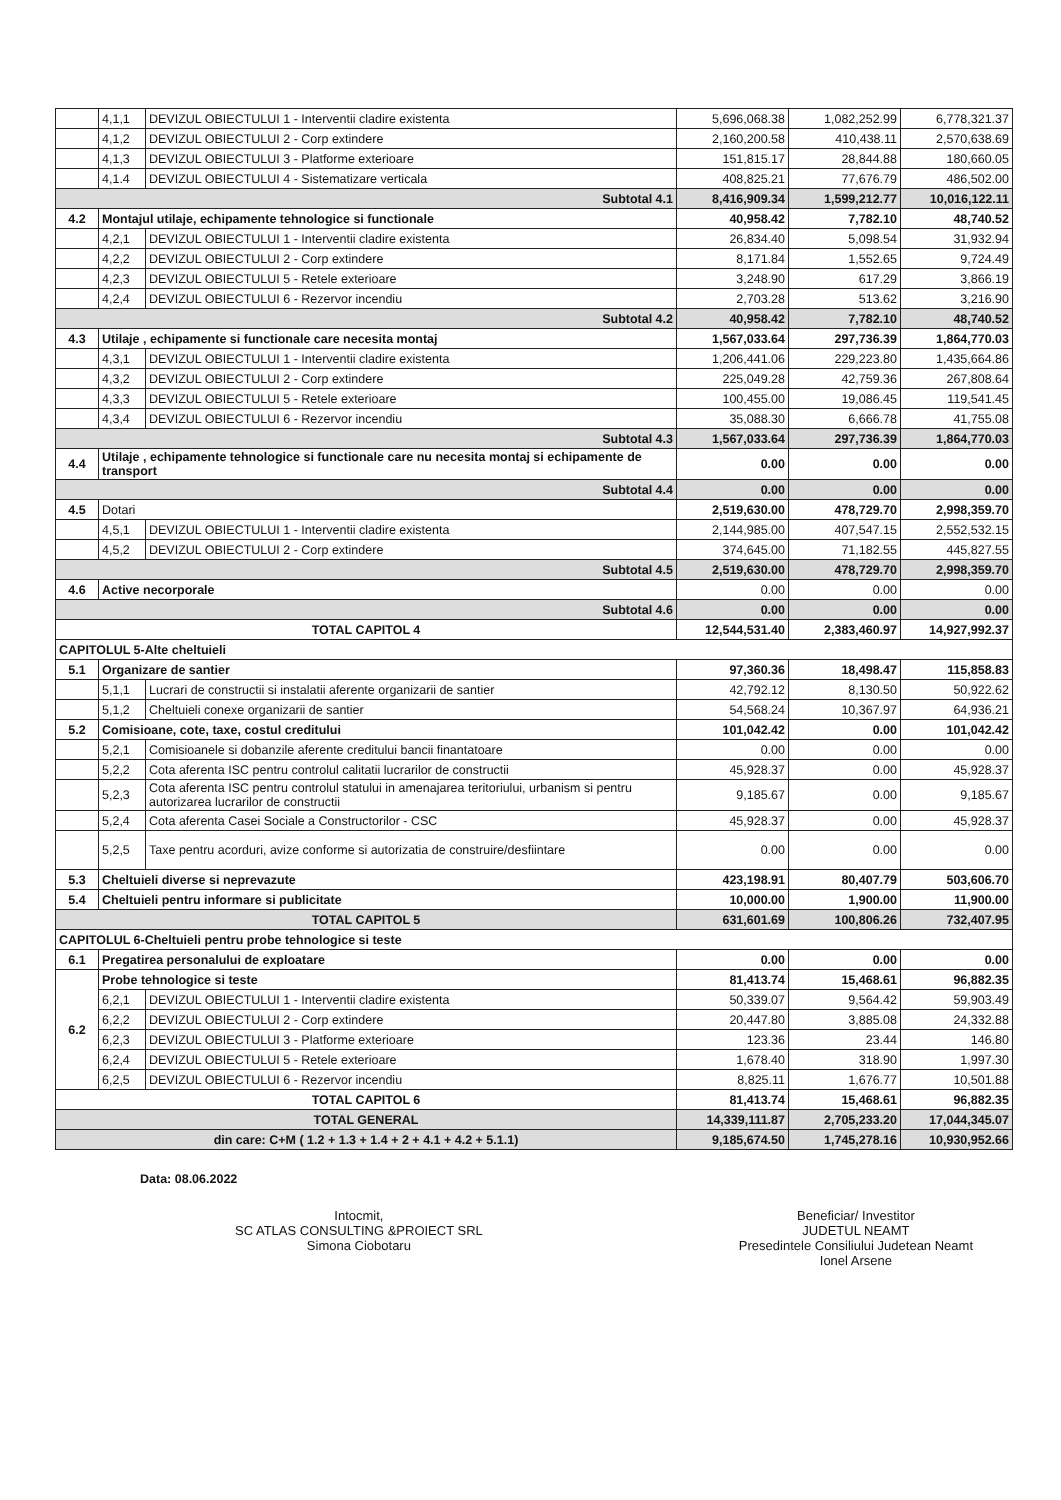| | 4,1,1 | DEVIZUL OBIECTULUI 1 - Interventii cladire existenta | 5,696,068.38 | 1,082,252.99 | 6,778,321.37 |
| | 4,1,2 | DEVIZUL OBIECTULUI 2 - Corp extindere | 2,160,200.58 | 410,438.11 | 2,570,638.69 |
| | 4,1,3 | DEVIZUL OBIECTULUI 3 - Platforme exterioare | 151,815.17 | 28,844.88 | 180,660.05 |
| | 4,1.4 | DEVIZUL OBIECTULUI 4 - Sistematizare verticala | 408,825.21 | 77,676.79 | 486,502.00 |
| Subtotal 4.1 | | | 8,416,909.34 | 1,599,212.77 | 10,016,122.11 |
| 4.2 | Montajul utilaje, echipamente tehnologice si functionale | | 40,958.42 | 7,782.10 | 48,740.52 |
| | 4,2,1 | DEVIZUL OBIECTULUI 1 - Interventii cladire existenta | 26,834.40 | 5,098.54 | 31,932.94 |
| | 4,2,2 | DEVIZUL OBIECTULUI 2 - Corp extindere | 8,171.84 | 1,552.65 | 9,724.49 |
| | 4,2,3 | DEVIZUL OBIECTULUI 5 - Retele exterioare | 3,248.90 | 617.29 | 3,866.19 |
| | 4,2,4 | DEVIZUL OBIECTULUI 6 - Rezervor incendiu | 2,703.28 | 513.62 | 3,216.90 |
| Subtotal 4.2 | | | 40,958.42 | 7,782.10 | 48,740.52 |
| 4.3 | Utilaje , echipamente si functionale care necesita montaj | | 1,567,033.64 | 297,736.39 | 1,864,770.03 |
| | 4,3,1 | DEVIZUL OBIECTULUI 1 - Interventii cladire existenta | 1,206,441.06 | 229,223.80 | 1,435,664.86 |
| | 4,3,2 | DEVIZUL OBIECTULUI 2 - Corp extindere | 225,049.28 | 42,759.36 | 267,808.64 |
| | 4,3,3 | DEVIZUL OBIECTULUI 5 - Retele exterioare | 100,455.00 | 19,086.45 | 119,541.45 |
| | 4,3,4 | DEVIZUL OBIECTULUI 6 - Rezervor incendiu | 35,088.30 | 6,666.78 | 41,755.08 |
| Subtotal 4.3 | | | 1,567,033.64 | 297,736.39 | 1,864,770.03 |
| 4.4 | Utilaje , echipamente tehnologice si functionale care nu necesita montaj si echipamente de transport | | 0.00 | 0.00 | 0.00 |
| Subtotal 4.4 | | | 0.00 | 0.00 | 0.00 |
| 4.5 | Dotari | | 2,519,630.00 | 478,729.70 | 2,998,359.70 |
| | 4,5,1 | DEVIZUL OBIECTULUI 1 - Interventii cladire existenta | 2,144,985.00 | 407,547.15 | 2,552,532.15 |
| | 4,5,2 | DEVIZUL OBIECTULUI 2 - Corp extindere | 374,645.00 | 71,182.55 | 445,827.55 |
| Subtotal 4.5 | | | 2,519,630.00 | 478,729.70 | 2,998,359.70 |
| 4.6 | Active necorporale | | 0.00 | 0.00 | 0.00 |
| Subtotal 4.6 | | | 0.00 | 0.00 | 0.00 |
| TOTAL CAPITOL 4 | | | 12,544,531.40 | 2,383,460.97 | 14,927,992.37 |
| CAPITOLUL 5-Alte cheltuieli | | | | | |
| 5.1 | Organizare de santier | | 97,360.36 | 18,498.47 | 115,858.83 |
| | 5,1,1 | Lucrari de constructii si instalatii aferente organizarii de santier | 42,792.12 | 8,130.50 | 50,922.62 |
| | 5,1,2 | Cheltuieli conexe organizarii de santier | 54,568.24 | 10,367.97 | 64,936.21 |
| 5.2 | Comisioane, cote, taxe, costul creditului | | 101,042.42 | 0.00 | 101,042.42 |
| | 5,2,1 | Comisioanele si dobanzile aferente creditului bancii finantatoare | 0.00 | 0.00 | 0.00 |
| | 5,2,2 | Cota aferenta ISC pentru controlul calitatii lucrarilor de constructii | 45,928.37 | 0.00 | 45,928.37 |
| | 5,2,3 | Cota aferenta ISC pentru controlul statului in amenajarea teritoriului, urbanism si pentru autorizarea lucrarilor de constructii | 9,185.67 | 0.00 | 9,185.67 |
| | 5,2,4 | Cota aferenta Casei Sociale a Constructorilor - CSC | 45,928.37 | 0.00 | 45,928.37 |
| | 5,2,5 | Taxe pentru acorduri, avize conforme si autorizatia de construire/desfiintare | 0.00 | 0.00 | 0.00 |
| 5.3 | Cheltuieli diverse si neprevazute | | 423,198.91 | 80,407.79 | 503,606.70 |
| 5.4 | Cheltuieli pentru informare si publicitate | | 10,000.00 | 1,900.00 | 11,900.00 |
| TOTAL CAPITOL 5 | | | 631,601.69 | 100,806.26 | 732,407.95 |
| CAPITOLUL 6-Cheltuieli pentru probe tehnologice si teste | | | | | |
| 6.1 | Pregatirea personalului de exploatare | | 0.00 | 0.00 | 0.00 |
| 6.2 | Probe tehnologice si teste | | 81,413.74 | 15,468.61 | 96,882.35 |
| | 6,2,1 | DEVIZUL OBIECTULUI 1 - Interventii cladire existenta | 50,339.07 | 9,564.42 | 59,903.49 |
| | 6,2,2 | DEVIZUL OBIECTULUI 2 - Corp extindere | 20,447.80 | 3,885.08 | 24,332.88 |
| | 6,2,3 | DEVIZUL OBIECTULUI 3 - Platforme exterioare | 123.36 | 23.44 | 146.80 |
| | 6,2,4 | DEVIZUL OBIECTULUI 5 - Retele exterioare | 1,678.40 | 318.90 | 1,997.30 |
| | 6,2,5 | DEVIZUL OBIECTULUI 6 - Rezervor incendiu | 8,825.11 | 1,676.77 | 10,501.88 |
| TOTAL CAPITOL 6 | | | 81,413.74 | 15,468.61 | 96,882.35 |
| TOTAL GENERAL | | | 14,339,111.87 | 2,705,233.20 | 17,044,345.07 |
| din care: C+M ( 1.2 + 1.3 + 1.4 + 2 + 4.1 + 4.2 + 5.1.1) | | | 9,185,674.50 | 1,745,278.16 | 10,930,952.66 |
Data: 08.06.2022
Intocmit,
SC ATLAS CONSULTING &PROIECT SRL
Simona Ciobotaru
Beneficiar/ Investitor
JUDETUL NEAMT
Presedintele Consiliului Judetean Neamt
Ionel Arsene